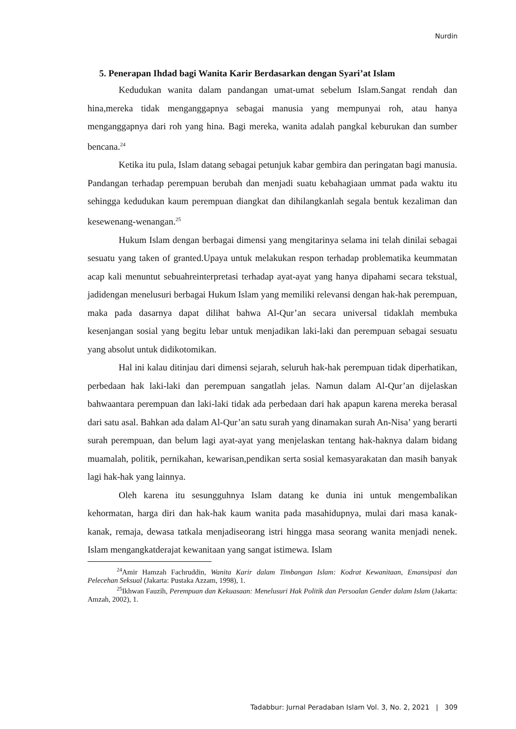Nurdin
5. Penerapan Ihdad bagi Wanita Karir Berdasarkan dengan Syari’at Islam
Kedudukan wanita dalam pandangan umat-umat sebelum Islam.Sangat rendah dan hina,mereka tidak menganggapnya sebagai manusia yang mempunyai roh, atau hanya menganggapnya dari roh yang hina. Bagi mereka, wanita adalah pangkal keburukan dan sumber bencana.<sup>24</sup>
Ketika itu pula, Islam datang sebagai petunjuk kabar gembira dan peringatan bagi manusia. Pandangan terhadap perempuan berubah dan menjadi suatu kebahagiaan ummat pada waktu itu sehingga kedudukan kaum perempuan diangkat dan dihilangkanlah segala bentuk kezaliman dan kesewenang-wenangan.<sup>25</sup>
Hukum Islam dengan berbagai dimensi yang mengitarinya selama ini telah dinilai sebagai sesuatu yang taken of granted.Upaya untuk melakukan respon terhadap problematika keummatan acap kali menuntut sebuahreinterpretasi terhadap ayat-ayat yang hanya dipahami secara tekstual, jadidengan menelusuri berbagai Hukum Islam yang memiliki relevansi dengan hak-hak perempuan, maka pada dasarnya dapat dilihat bahwa Al-Qur’an secara universal tidaklah membuka kesenjangan sosial yang begitu lebar untuk menjadikan laki-laki dan perempuan sebagai sesuatu yang absolut untuk didikotomikan.
Hal ini kalau ditinjau dari dimensi sejarah, seluruh hak-hak perempuan tidak diperhatikan, perbedaan hak laki-laki dan perempuan sangatlah jelas. Namun dalam Al-Qur’an dijelaskan bahwaantara perempuan dan laki-laki tidak ada perbedaan dari hak apapun karena mereka berasal dari satu asal. Bahkan ada dalam Al-Qur’an satu surah yang dinamakan surah An-Nisa’ yang berarti surah perempuan, dan belum lagi ayat-ayat yang menjelaskan tentang hak-haknya dalam bidang muamalah, politik, pernikahan, kewarisan,pendikan serta sosial kemasyarakatan dan masih banyak lagi hak-hak yang lainnya.
Oleh karena itu sesungguhnya Islam datang ke dunia ini untuk mengembalikan kehormatan, harga diri dan hak-hak kaum wanita pada masahidupnya, mulai dari masa kanak-kanak, remaja, dewasa tatkala menjadiseorang istri hingga masa seorang wanita menjadi nenek. Islam mengangkatderajat kewanitaan yang sangat istimewa. Islam
<sup>24</sup> Amir Hamzah Fachruddin, Wanita Karir dalam Timbangan Islam: Kodrat Kewanitaan, Emansipasi dan Pelecehan Seksual (Jakarta: Pustaka Azzam, 1998), 1.
<sup>25</sup> Ikhwan Fauzih, Perempuan dan Kekuasaan: Menelusuri Hak Politik dan Persoalan Gender dalam Islam (Jakarta: Amzah, 2002), 1.
Tadabbur: Jurnal Peradaban Islam Vol. 3, No. 2, 2021 | 309